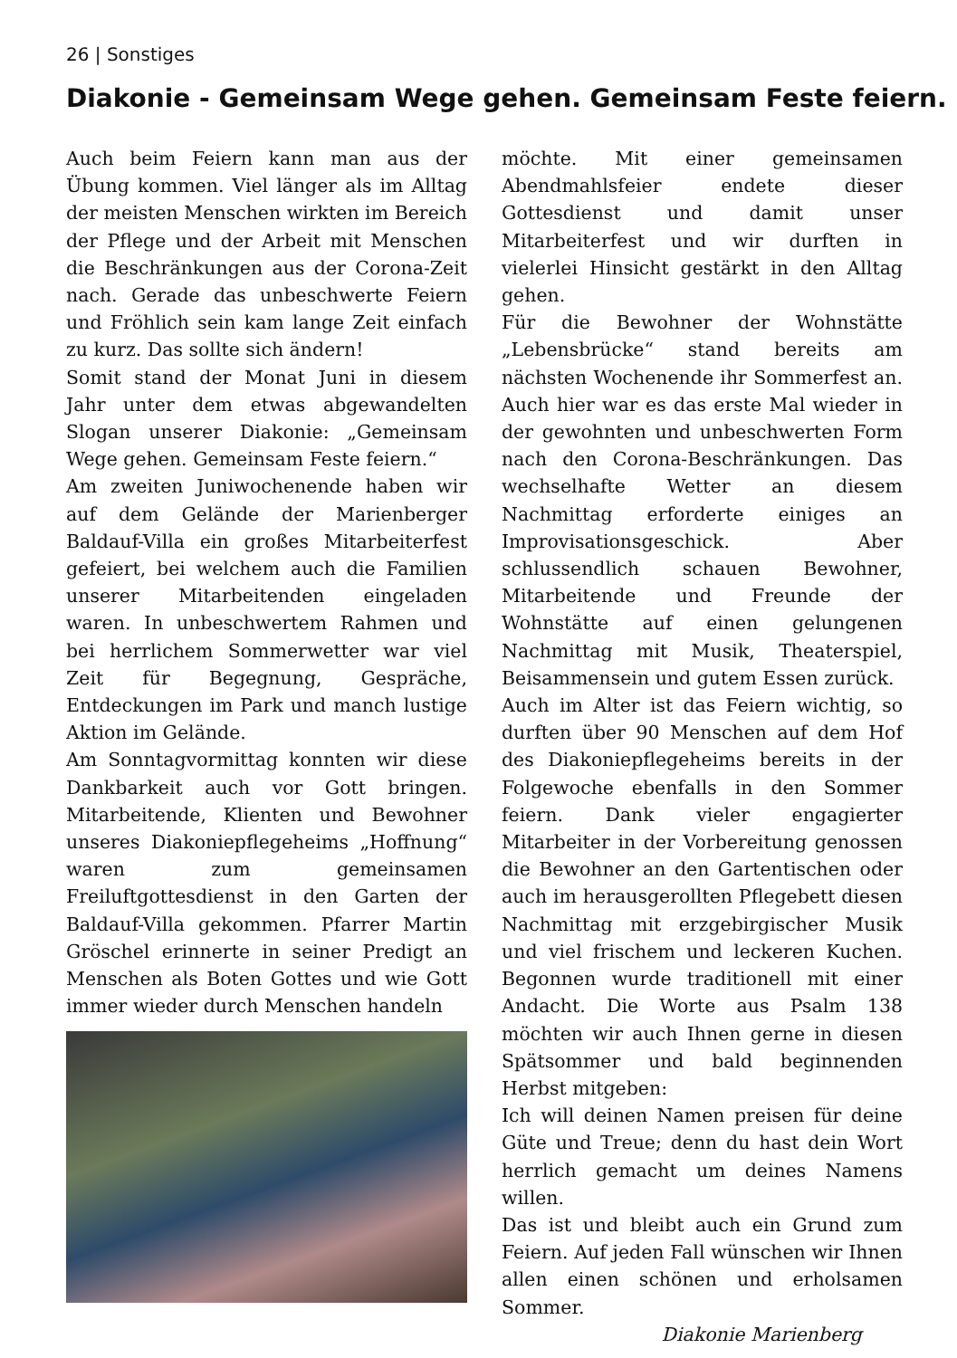26 | Sonstiges
Diakonie - Gemeinsam Wege gehen. Gemeinsam Feste feiern.
Auch beim Feiern kann man aus der Übung kommen. Viel länger als im Alltag der meisten Menschen wirkten im Bereich der Pflege und der Arbeit mit Menschen die Beschränkungen aus der Corona-Zeit nach. Gerade das unbeschwerte Feiern und Fröhlich sein kam lange Zeit einfach zu kurz. Das sollte sich ändern!
Somit stand der Monat Juni in diesem Jahr unter dem etwas abgewandelten Slogan unserer Diakonie: „Gemeinsam Wege gehen. Gemeinsam Feste feiern.“
Am zweiten Juniwochenende haben wir auf dem Gelände der Marienberger Baldauf-Villa ein großes Mitarbeiterfest gefeiert, bei welchem auch die Familien unserer Mitarbeitenden eingeladen waren. In unbeschwertem Rahmen und bei herrlichem Sommerwetter war viel Zeit für Begegnung, Gespräche, Entdeckungen im Park und manch lustige Aktion im Gelände.
Am Sonntagvormittag konnten wir diese Dankbarkeit auch vor Gott bringen. Mitarbeitende, Klienten und Bewohner unseres Diakoniepflegeheims „Hoffnung“ waren zum gemeinsamen Freiluftgottesdienst in den Garten der Baldauf-Villa gekommen. Pfarrer Martin Gröschel erinnerte in seiner Predigt an Menschen als Boten Gottes und wie Gott immer wieder durch Menschen handeln
möchte. Mit einer gemeinsamen Abendmahlsfeier endete dieser Gottesdienst und damit unser Mitarbeiterfest und wir durften in vielerlei Hinsicht gestärkt in den Alltag gehen.
Für die Bewohner der Wohnstätte „Lebensbrücke“ stand bereits am nächsten Wochenende ihr Sommerfest an. Auch hier war es das erste Mal wieder in der gewohnten und unbeschwerten Form nach den Corona-Beschränkungen. Das wechselhafte Wetter an diesem Nachmittag erforderte einiges an Improvisationsgeschick. Aber schlussendlich schauen Bewohner, Mitarbeitende und Freunde der Wohnstätte auf einen gelungenen Nachmittag mit Musik, Theaterspiel, Beisammensein und gutem Essen zurück.
Auch im Alter ist das Feiern wichtig, so durften über 90 Menschen auf dem Hof des Diakoniepflegeheims bereits in der Folgewoche ebenfalls in den Sommer feiern. Dank vieler engagierter Mitarbeiter in der Vorbereitung genossen die Bewohner an den Gartentischen oder auch im herausgerollten Pflegebett diesen Nachmittag mit erzgebirgischer Musik und viel frischem und leckeren Kuchen. Begonnen wurde traditionell mit einer Andacht. Die Worte aus Psalm 138 möchten wir auch Ihnen gerne in diesen Spätsommer und bald beginnenden Herbst mitgeben:
Ich will deinen Namen preisen für deine Güte und Treue; denn du hast dein Wort herrlich gemacht um deines Namens willen.
Das ist und bleibt auch ein Grund zum Feiern. Auf jeden Fall wünschen wir Ihnen allen einen schönen und erholsamen Sommer.
Diakonie Marienberg